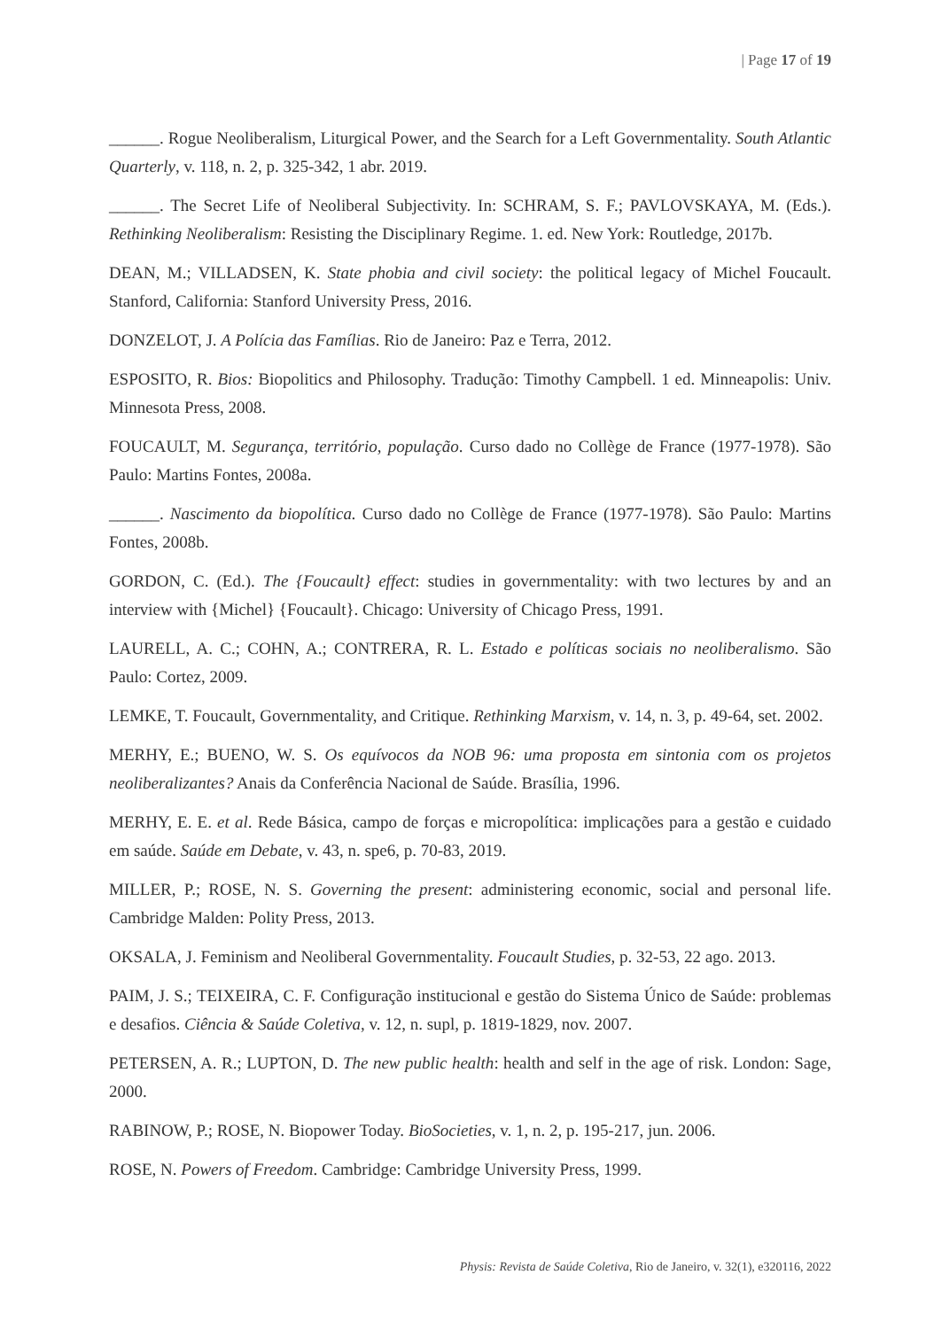| Page 17 of 19
______. Rogue Neoliberalism, Liturgical Power, and the Search for a Left Governmentality. South Atlantic Quarterly, v. 118, n. 2, p. 325-342, 1 abr. 2019.
______. The Secret Life of Neoliberal Subjectivity. In: SCHRAM, S. F.; PAVLOVSKAYA, M. (Eds.). Rethinking Neoliberalism: Resisting the Disciplinary Regime. 1. ed. New York: Routledge, 2017b.
DEAN, M.; VILLADSEN, K. State phobia and civil society: the political legacy of Michel Foucault. Stanford, California: Stanford University Press, 2016.
DONZELOT, J. A Polícia das Famílias. Rio de Janeiro: Paz e Terra, 2012.
ESPOSITO, R. Bios: Biopolitics and Philosophy. Tradução: Timothy Campbell. 1 ed. Minneapolis: Univ. Minnesota Press, 2008.
FOUCAULT, M. Segurança, território, população. Curso dado no Collège de France (1977-1978). São Paulo: Martins Fontes, 2008a.
______. Nascimento da biopolítica. Curso dado no Collège de France (1977-1978). São Paulo: Martins Fontes, 2008b.
GORDON, C. (Ed.). The {Foucault} effect: studies in governmentality: with two lectures by and an interview with {Michel} {Foucault}. Chicago: University of Chicago Press, 1991.
LAURELL, A. C.; COHN, A.; CONTRERA, R. L. Estado e políticas sociais no neoliberalismo. São Paulo: Cortez, 2009.
LEMKE, T. Foucault, Governmentality, and Critique. Rethinking Marxism, v. 14, n. 3, p. 49-64, set. 2002.
MERHY, E.; BUENO, W. S. Os equívocos da NOB 96: uma proposta em sintonia com os projetos neoliberalizantes? Anais da Conferência Nacional de Saúde. Brasília, 1996.
MERHY, E. E. et al. Rede Básica, campo de forças e micropolítica: implicações para a gestão e cuidado em saúde. Saúde em Debate, v. 43, n. spe6, p. 70-83, 2019.
MILLER, P.; ROSE, N. S. Governing the present: administering economic, social and personal life. Cambridge Malden: Polity Press, 2013.
OKSALA, J. Feminism and Neoliberal Governmentality. Foucault Studies, p. 32-53, 22 ago. 2013.
PAIM, J. S.; TEIXEIRA, C. F. Configuração institucional e gestão do Sistema Único de Saúde: problemas e desafios. Ciência & Saúde Coletiva, v. 12, n. supl, p. 1819-1829, nov. 2007.
PETERSEN, A. R.; LUPTON, D. The new public health: health and self in the age of risk. London: Sage, 2000.
RABINOW, P.; ROSE, N. Biopower Today. BioSocieties, v. 1, n. 2, p. 195-217, jun. 2006.
ROSE, N. Powers of Freedom. Cambridge: Cambridge University Press, 1999.
Physis: Revista de Saúde Coletiva, Rio de Janeiro, v. 32(1), e320116, 2022